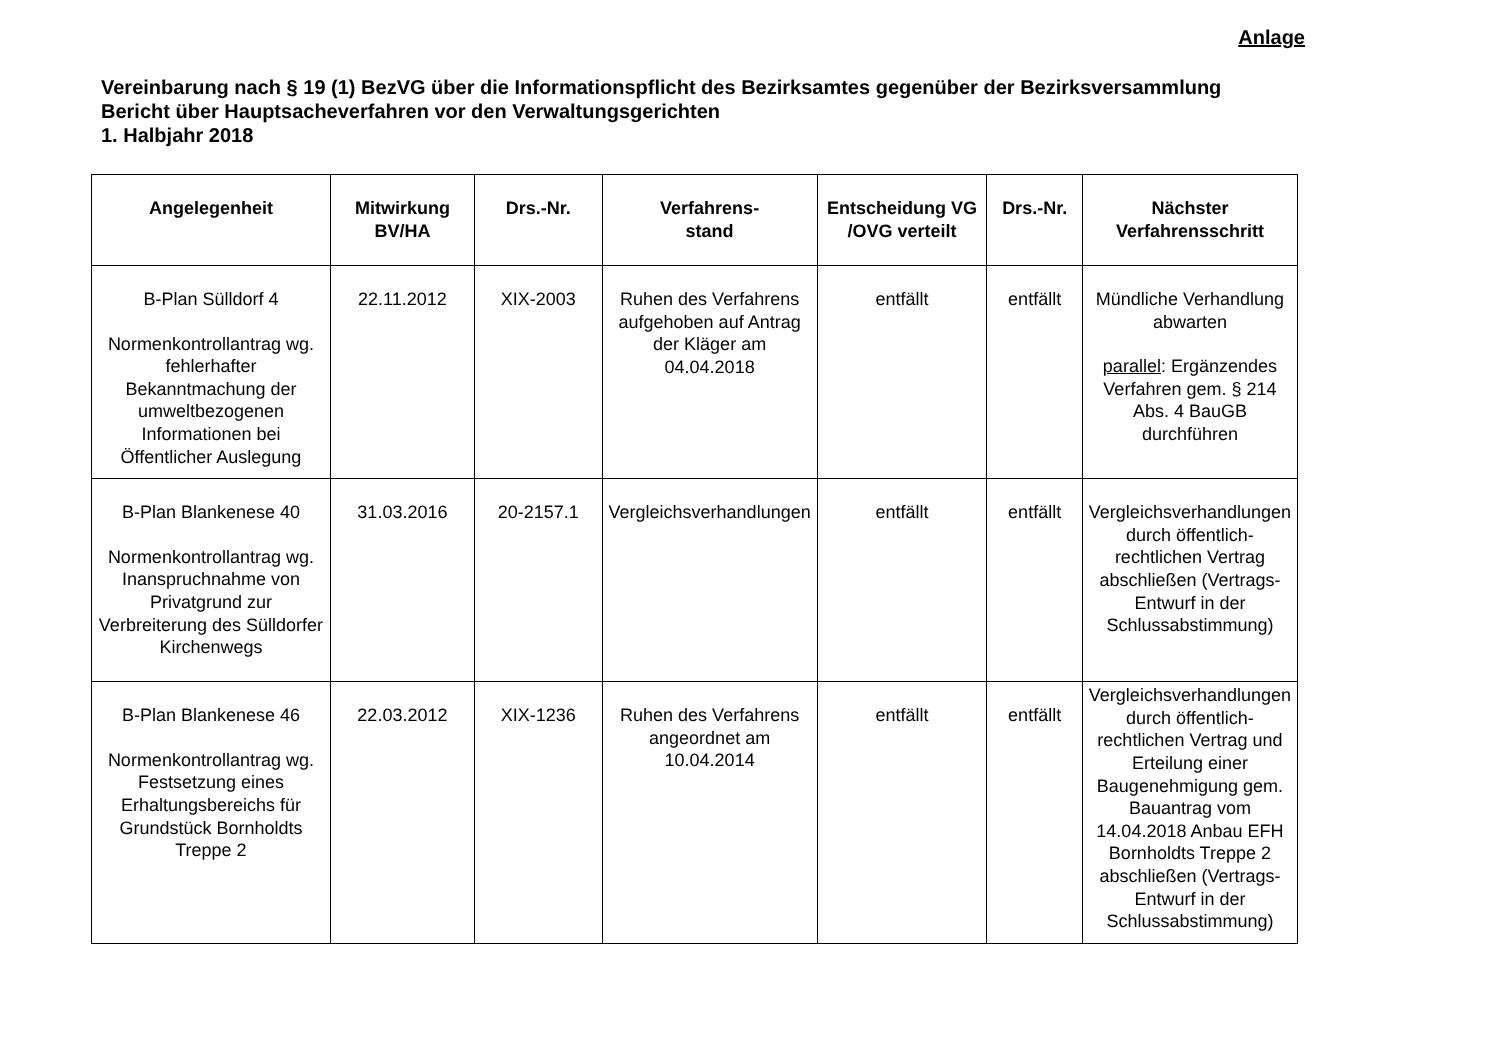Anlage
Vereinbarung nach § 19 (1) BezVG über die Informationspflicht des Bezirksamtes gegenüber der Bezirksversammlung
Bericht über Hauptsacheverfahren vor den Verwaltungsgerichten
1. Halbjahr 2018
| Angelegenheit | Mitwirkung BV/HA | Drs.-Nr. | Verfahrens- stand | Entscheidung VG /OVG verteilt | Drs.-Nr. | Nächster Verfahrensschritt |
| --- | --- | --- | --- | --- | --- | --- |
| B-Plan Sülldorf 4 Normenkontrollantrag wg. fehlerhafter Bekanntmachung der umweltbezogenen Informationen bei Öffentlicher Auslegung | 22.11.2012 | XIX-2003 | Ruhen des Verfahrens aufgehoben auf Antrag der Kläger am 04.04.2018 | entfällt | entfällt | Mündliche Verhandlung abwarten parallel : Ergänzendes Verfahren gem. § 214 Abs. 4 BauGB durchführen |
| B-Plan Blankenese 40 Normenkontrollantrag wg. Inanspruchnahme von Privatgrund zur Verbreiterung des Sülldorfer Kirchenwegs | 31.03.2016 | 20-2157.1 | Vergleichsverhandlungen | entfällt | entfällt | Vergleichsverhandlungen durch öffentlich-rechtlichen Vertrag abschließen (Vertrags-Entwurf in der Schlussabstimmung) |
| B-Plan Blankenese 46 Normenkontrollantrag wg. Festsetzung eines Erhaltungsbereichs für Grundstück Bornholdts Treppe 2 | 22.03.2012 | XIX-1236 | Ruhen des Verfahrens angeordnet am 10.04.2014 | entfällt | entfällt | Vergleichsverhandlungen durch öffentlich-rechtlichen Vertrag und Erteilung einer Baugenehmigung gem. Bauantrag vom 14.04.2018 Anbau EFH Bornholdts Treppe 2 abschließen (Vertrags-Entwurf in der Schlussabstimmung) |